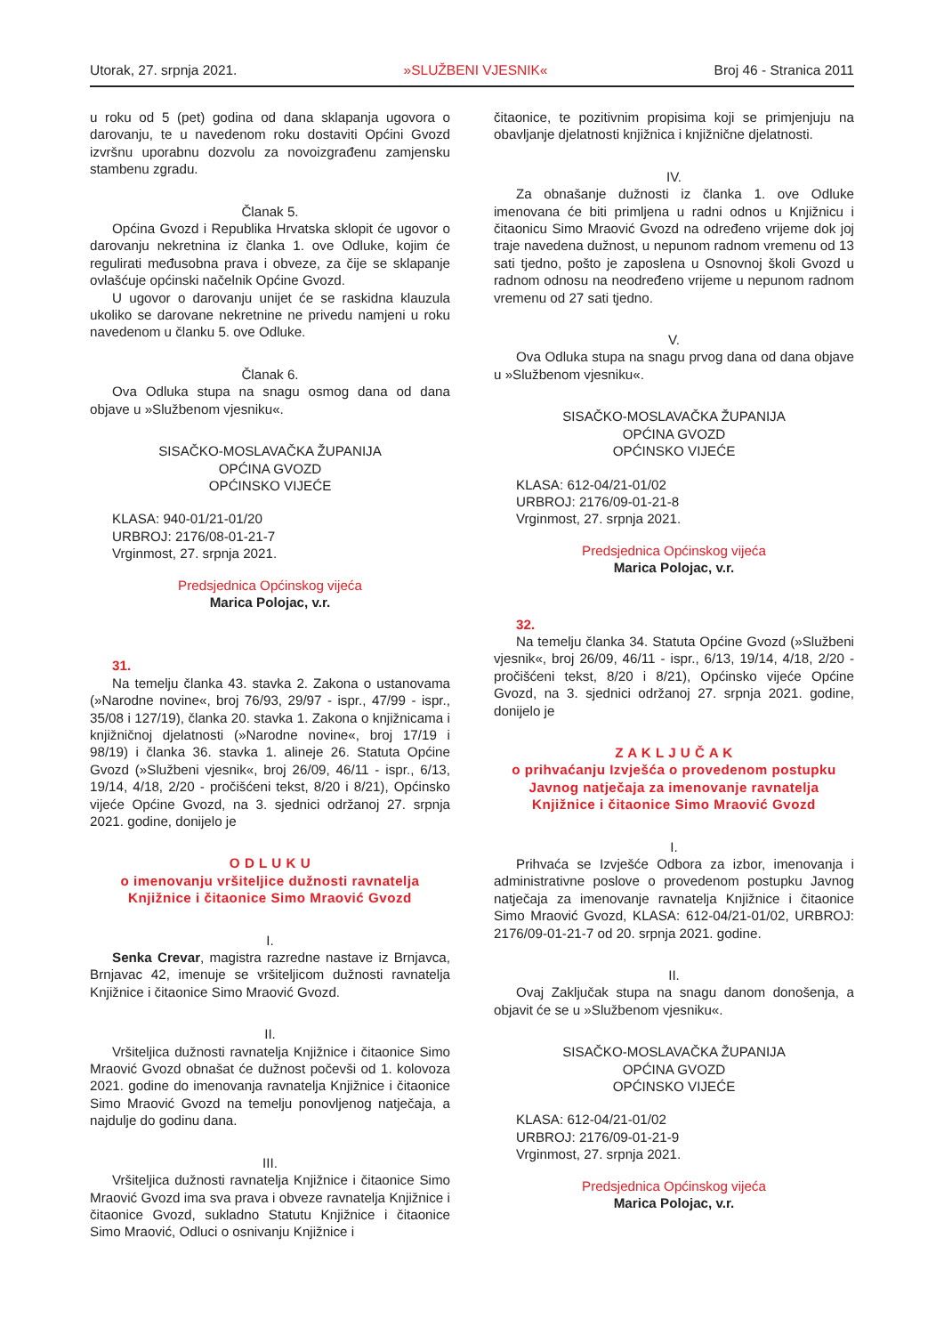Utorak, 27. srpnja 2021. »SLUŽBENI VJESNIK« Broj 46 - Stranica 2011
u roku od 5 (pet) godina od dana sklapanja ugovora o darovanju, te u navedenom roku dostaviti Općini Gvozd izvršnu uporabnu dozvolu za novoizgrađenu zamjensku stambenu zgradu.
Članak 5.
Općina Gvozd i Republika Hrvatska sklopit će ugovor o darovanju nekretnina iz članka 1. ove Odluke, kojim će regulirati međusobna prava i obveze, za čije se sklapanje ovlašćuje općinski načelnik Općine Gvozd.
U ugovor o darovanju unijet će se raskidna klauzula ukoliko se darovane nekretnine ne privedu namjeni u roku navedenom u članku 5. ove Odluke.
Članak 6.
Ova Odluka stupa na snagu osmog dana od dana objave u »Službenom vjesniku«.
SISAČKO-MOSLAVAČKA ŽUPANIJA
OPĆINA GVOZD
OPĆINSKO VIJEĆE
KLASA: 940-01/21-01/20
URBROJ: 2176/08-01-21-7
Vrginmost, 27. srpnja 2021.
Predsjednica Općinskog vijeća
Marica Polojac, v.r.
31.
Na temelju članka 43. stavka 2. Zakona o ustanovama (»Narodne novine«, broj 76/93, 29/97 - ispr., 47/99 - ispr., 35/08 i 127/19), članka 20. stavka 1. Zakona o knjižnicama i knjižničnoj djelatnosti (»Narodne novine«, broj 17/19 i 98/19) i članka 36. stavka 1. alineje 26. Statuta Općine Gvozd (»Službeni vjesnik«, broj 26/09, 46/11 - ispr., 6/13, 19/14, 4/18, 2/20 - pročišćeni tekst, 8/20 i 8/21), Općinsko vijeće Općine Gvozd, na 3. sjednici održanoj 27. srpnja 2021. godine, donijelo je
O D L U K U
o imenovanju vršiteljice dužnosti ravnatelja
Knjižnice i čitaonice Simo Mraović Gvozd
I.
Senka Crevar, magistra razredne nastave iz Brnjavca, Brnjavac 42, imenuje se vršiteljicom dužnosti ravnatelja Knjižnice i čitaonice Simo Mraović Gvozd.
II.
Vršiteljica dužnosti ravnatelja Knjižnice i čitaonice Simo Mraović Gvozd obnašat će dužnost počevši od 1. kolovoza 2021. godine do imenovanja ravnatelja Knjižnice i čitaonice Simo Mraović Gvozd na temelju ponovljenog natječaja, a najdulje do godinu dana.
III.
Vršiteljica dužnosti ravnatelja Knjižnice i čitaonice Simo Mraović Gvozd ima sva prava i obveze ravnatelja Knjižnice i čitaonice Gvozd, sukladno Statutu Knjižnice i čitaonice Simo Mraović, Odluci o osnivanju Knjižnice i
čitaonice, te pozitivnim propisima koji se primjenjuju na obavljanje djelatnosti knjižnica i knjižnične djelatnosti.
IV.
Za obnašanje dužnosti iz članka 1. ove Odluke imenovana će biti primljena u radni odnos u Knjižnicu i čitaonicu Simo Mraović Gvozd na određeno vrijeme dok joj traje navedena dužnost, u nepunom radnom vremenu od 13 sati tjedno, pošto je zaposlena u Osnovnoj školi Gvozd u radnom odnosu na neodređeno vrijeme u nepunom radnom vremenu od 27 sati tjedno.
V.
Ova Odluka stupa na snagu prvog dana od dana objave u »Službenom vjesniku«.
SISAČKO-MOSLAVAČKA ŽUPANIJA
OPĆINA GVOZD
OPĆINSKO VIJEĆE
KLASA: 612-04/21-01/02
URBROJ: 2176/09-01-21-8
Vrginmost, 27. srpnja 2021.
Predsjednica Općinskog vijeća
Marica Polojac, v.r.
32.
Na temelju članka 34. Statuta Općine Gvozd (»Službeni vjesnik«, broj 26/09, 46/11 - ispr., 6/13, 19/14, 4/18, 2/20 - pročišćeni tekst, 8/20 i 8/21), Općinsko vijeće Općine Gvozd, na 3. sjednici održanoj 27. srpnja 2021. godine, donijelo je
Z A K L J U Č A K
o prihvaćanju Izvješća o provedenom postupku
Javnog natječaja za imenovanje ravnatelja
Knjižnice i čitaonice Simo Mraović Gvozd
I.
Prihvaća se Izvješće Odbora za izbor, imenovanja i administrativne poslove o provedenom postupku Javnog natječaja za imenovanje ravnatelja Knjižnice i čitaonice Simo Mraović Gvozd, KLASA: 612-04/21-01/02, URBROJ: 2176/09-01-21-7 od 20. srpnja 2021. godine.
II.
Ovaj Zaključak stupa na snagu danom donošenja, a objavit će se u »Službenom vjesniku«.
SISAČKO-MOSLAVAČKA ŽUPANIJA
OPĆINA GVOZD
OPĆINSKO VIJEĆE
KLASA: 612-04/21-01/02
URBROJ: 2176/09-01-21-9
Vrginmost, 27. srpnja 2021.
Predsjednica Općinskog vijeća
Marica Polojac, v.r.